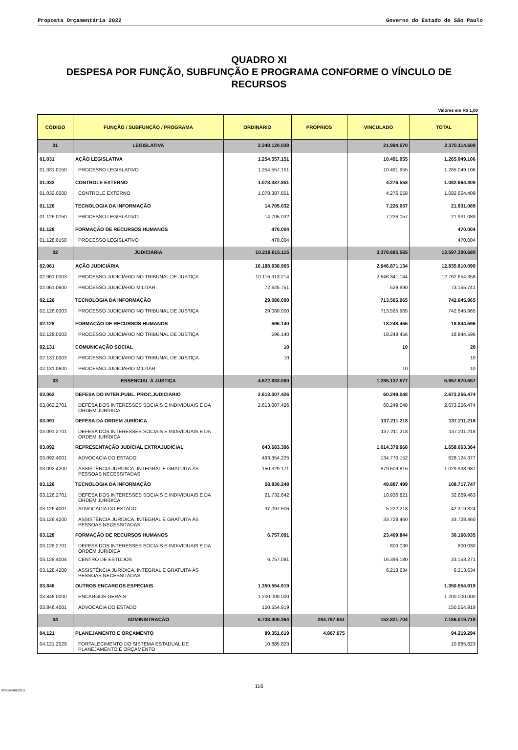Proposta Orçamentária 2022 Governo do Estado de São Paulo
QUADRO XI
DESPESA POR FUNÇÃO, SUBFUNÇÃO E PROGRAMA CONFORME O VÍNCULO DE RECURSOS
Valores em R$ 1,00
| CÓDIGO | FUNÇÃO / SUBFUNÇÃO / PROGRAMA | ORDINÁRIO | PRÓPRIOS | VINCULADO | TOTAL |
| --- | --- | --- | --- | --- | --- |
| 01 | LEGISLATIVA | 2.348.120.038 | | 21.994.570 | 2.370.114.608 |
| 01.031 | AÇÃO LEGISLATIVA | 1.254.557.151 | | 10.491.955 | 1.265.049.106 |
| 01.031.0150 | PROCESSO LEGISLATIVO | 1.254.557.151 | | 10.491.955 | 1.265.049.106 |
| 01.032 | CONTROLE EXTERNO | 1.078.387.851 | | 4.276.558 | 1.082.664.409 |
| 01.032.0200 | CONTROLE EXTERNO | 1.078.387.851 | | 4.276.558 | 1.082.664.409 |
| 01.126 | TECNOLOGIA DA INFORMAÇÃO | 14.705.032 | | 7.226.057 | 21.931.089 |
| 01.126.0150 | PROCESSO LEGISLATIVO | 14.705.032 | | 7.226.057 | 21.931.089 |
| 01.128 | FORMAÇÃO DE RECURSOS HUMANOS | 470.004 | | | 470.004 |
| 01.128.0150 | PROCESSO LEGISLATIVO | 470.004 | | | 470.004 |
| 02 | JUDICIÁRIA | 10.218.615.115 | | 3.378.685.565 | 13.597.300.680 |
| 02.061 | AÇÃO JUDICIÁRIA | 10.188.938.965 | | 2.646.871.134 | 12.835.810.099 |
| 02.061.0303 | PROCESSO JUDICIÁRIO NO TRIBUNAL DE JUSTIÇA | 10.116.313.214 | | 2.646.341.144 | 12.762.654.358 |
| 02.061.0600 | PROCESSO JUDICIÁRIO MILITAR | 72.625.751 | | 529.990 | 73.155.741 |
| 02.126 | TECNOLOGIA DA INFORMAÇÃO | 29.080.000 | | 713.565.965 | 742.645.965 |
| 02.126.0303 | PROCESSO JUDICIÁRIO NO TRIBUNAL DE JUSTIÇA | 29.080.000 | | 713.565.965 | 742.645.965 |
| 02.128 | FORMAÇÃO DE RECURSOS HUMANOS | 596.140 | | 18.248.456 | 18.844.596 |
| 02.128.0303 | PROCESSO JUDICIÁRIO NO TRIBUNAL DE JUSTIÇA | 596.140 | | 18.248.456 | 18.844.596 |
| 02.131 | COMUNICAÇÃO SOCIAL | 10 | | 10 | 20 |
| 02.131.0303 | PROCESSO JUDICIÁRIO NO TRIBUNAL DE JUSTIÇA | 10 | | | 10 |
| 02.131.0600 | PROCESSO JUDICIÁRIO MILITAR | | | 10 | 10 |
| 03 | ESSENCIAL À JUSTIÇA | 4.672.833.080 | | 1.285.137.577 | 5.957.970.657 |
| 03.062 | DEFESA DO INTER.PUBL. PROC.JUDICIÁRIO | 2.613.007.426 | | 60.249.048 | 2.673.256.474 |
| 03.062.2701 | DEFESA DOS INTERESSES SOCIAIS E INDIVIDUAIS E DA ORDEM JURÍDICA | 2.613.007.426 | | 60.249.048 | 2.673.256.474 |
| 03.091 | DEFESA DA ORDEM JURÍDICA | | | 137.211.218 | 137.211.218 |
| 03.091.2701 | DEFESA DOS INTERESSES SOCIAIS E INDIVIDUAIS E DA ORDEM JURÍDICA | | | 137.211.218 | 137.211.218 |
| 03.092 | REPRESENTAÇÃO JUDICIAL EXTRAJUDICIAL | 643.683.396 | | 1.014.379.968 | 1.658.063.364 |
| 03.092.4001 | ADVOCACIA DO ESTADO | 493.354.225 | | 134.770.152 | 628.124.377 |
| 03.092.4200 | ASSISTÊNCIA JURÍDICA, INTEGRAL E GRATUITA ÀS PESSOAS NECESSITADAS | 150.329.171 | | 879.609.816 | 1.029.938.987 |
| 03.126 | TECNOLOGIA DA INFORMAÇÃO | 58.830.248 | | 49.887.499 | 108.717.747 |
| 03.126.2701 | DEFESA DOS INTERESSES SOCIAIS E INDIVIDUAIS E DA ORDEM JURÍDICA | 21.732.642 | | 10.936.821 | 32.669.463 |
| 03.126.4001 | ADVOCACIA DO ESTADO | 37.097.606 | | 5.222.218 | 42.319.824 |
| 03.126.4200 | ASSISTÊNCIA JURÍDICA, INTEGRAL E GRATUITA ÀS PESSOAS NECESSITADAS | | | 33.728.460 | 33.728.460 |
| 03.128 | FORMAÇÃO DE RECURSOS HUMANOS | 6.757.091 | | 23.409.844 | 30.166.935 |
| 03.128.2701 | DEFESA DOS INTERESSES SOCIAIS E INDIVIDUAIS E DA ORDEM JURÍDICA | | | 800.030 | 800.030 |
| 03.128.4004 | CENTRO DE ESTUDOS | 6.757.091 | | 16.396.180 | 23.153.271 |
| 03.128.4200 | ASSISTÊNCIA JURÍDICA, INTEGRAL E GRATUITA ÀS PESSOAS NECESSITADAS | | | 6.213.634 | 6.213.634 |
| 03.846 | OUTROS ENCARGOS ESPECIAIS | 1.350.554.919 | | | 1.350.554.919 |
| 03.846.0000 | ENCARGOS GERAIS | 1.200.000.000 | | | 1.200.000.000 |
| 03.846.4001 | ADVOCACIA DO ESTADO | 150.554.919 | | | 150.554.919 |
| 04 | ADMINISTRAÇÃO | 6.738.400.364 | 294.797.651 | 152.821.704 | 7.186.019.719 |
| 04.121 | PLANEJAMENTO E ORÇAMENTO | 89.351.619 | 4.867.675 | | 94.219.294 |
| 04.121.2029 | FORTALECIMENTO DO SISTEMA ESTADUAL DE PLANEJAMENTO E ORÇAMENTO | 10.885.823 | | | 10.885.823 |
116
002459488163211